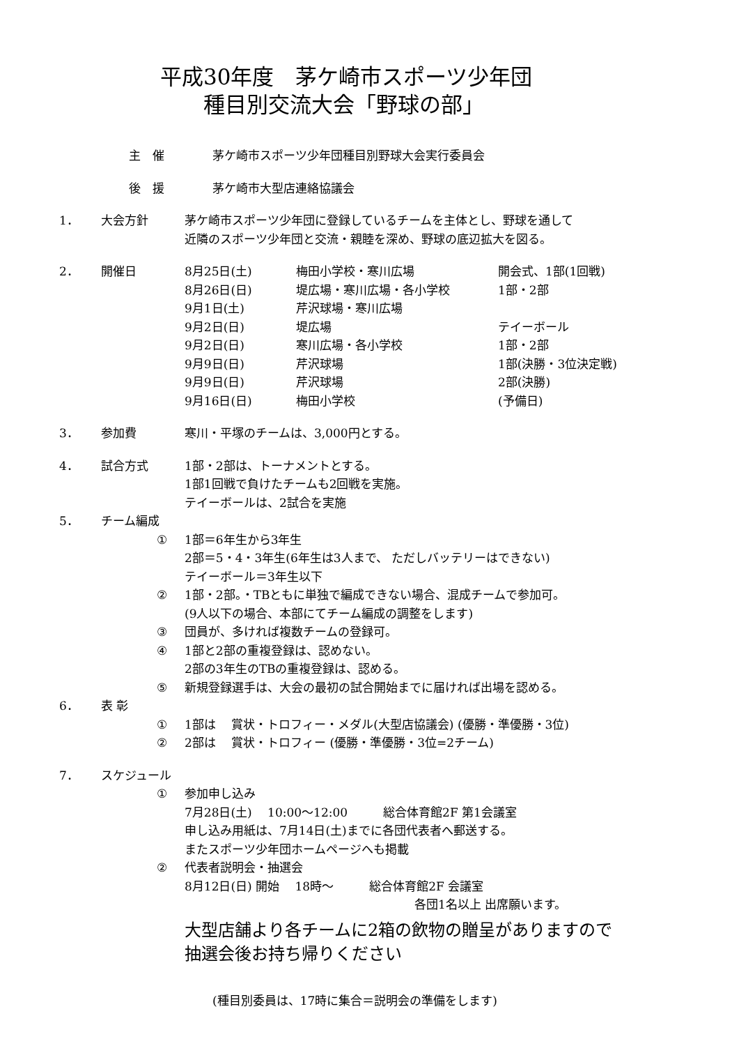平成30年度　茅ケ崎市スポーツ少年団
　　種目別交流大会「野球の部」
主　催 茅ケ崎市スポーツ少年団種目別野球大会実行委員会
後　援 茅ケ崎市大型店連絡協議会
1． 大会方針 茅ケ崎市スポーツ少年団に登録しているチームを主体とし、野球を通して
近隣のスポーツ少年団と交流・親睦を深め、野球の底辺拡大を図る。
2． 開催日
| 8月25日(土) | 梅田小学校・寒川広場 | 開会式、1部(1回戦) |
| 8月26日(日) | 堤広場・寒川広場・各小学校 | 1部・2部 |
| 9月1日(土) | 芹沢球場・寒川広場 | |
| 9月2日(日) | 堤広場 | テイーボール |
| 9月2日(日) | 寒川広場・各小学校 | 1部・2部 |
| 9月9日(日) | 芹沢球場 | 1部(決勝・3位決定戦) |
| 9月9日(日) | 芹沢球場 | 2部(決勝) |
| 9月16日(日) | 梅田小学校 | (予備日) |
3． 参加費 寒川・平塚のチームは、3,000円とする。
4． 試合方式 1部・2部は、トーナメントとする。
1部1回戦で負けたチームも2回戦を実施。
テイーボールは、2試合を実施
5． チーム編成
① 1部＝6年生から3年生
2部＝5・4・3年生(6年生は3人まで、 ただしバッテリーはできない)
テイーボール＝3年生以下
② 1部・2部。・TBともに単独で編成できない場合、混成チームで参加可。
(9人以下の場合、本部にてチーム編成の調整をします)
③ 団員が、多ければ複数チームの登録可。
④ 1部と2部の重複登録は、認めない。
2部の3年生のTBの重複登録は、認める。
⑤ 新規登録選手は、大会の最初の試合開始までに届ければ出場を認める。
6． 表 彰
① 1部は　 賞状・トロフィー・メダル(大型店協議会) (優勝・準優勝・3位)
② 2部は　 賞状・トロフィー (優勝・準優勝・3位=2チーム)
7． スケジュール
① 参加申し込み
7月28日(土)　 10:00～12:00　　　総合体育館2F 第1会議室
申し込み用紙は、7月14日(土)までに各団代表者へ郵送する。
またスポーツ少年団ホームページへも掲載
② 代表者説明会・抽選会
8月12日(日) 開始　 18時～　　　総合体育館2F 会議室
各団1名以上 出席願います。
大型店舗より各チームに2箱の飲物の贈呈がありますので
抽選会後お持ち帰りください
(種目別委員は、17時に集合＝説明会の準備をします)